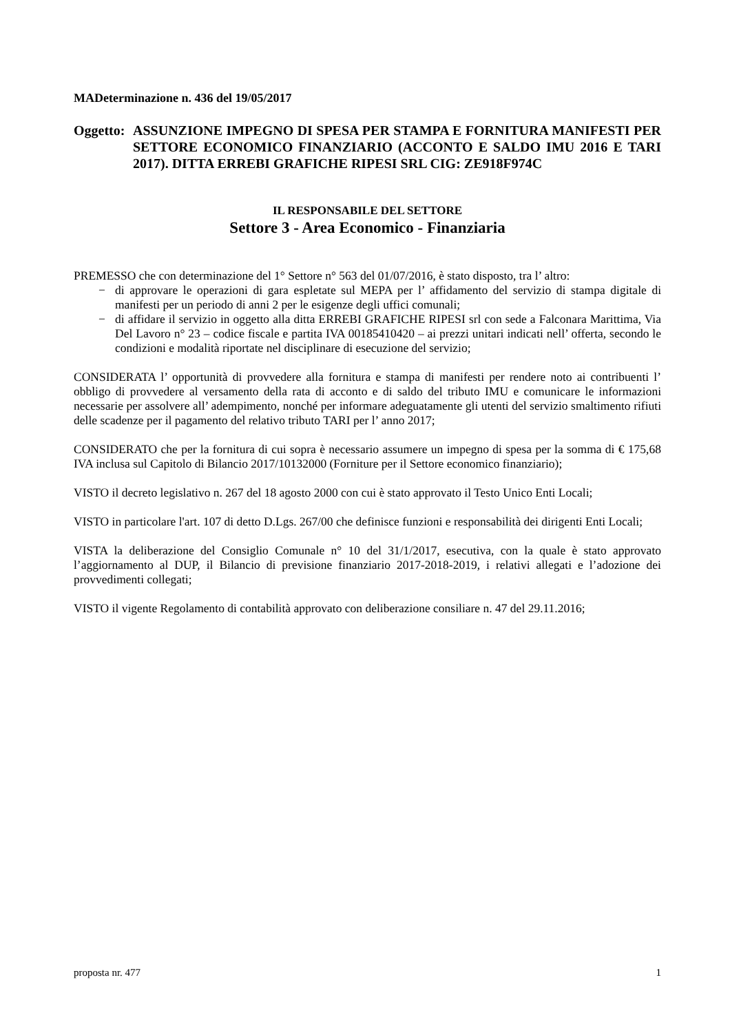MADeterminazione n. 436 del 19/05/2017
Oggetto:
ASSUNZIONE IMPEGNO DI SPESA PER STAMPA E FORNITURA MANIFESTI PER SETTORE ECONOMICO FINANZIARIO (ACCONTO E SALDO IMU 2016 E TARI 2017). DITTA ERREBI GRAFICHE RIPESI SRL CIG: ZE918F974C
IL RESPONSABILE DEL SETTORE
Settore 3 - Area Economico - Finanziaria
PREMESSO che con determinazione del 1° Settore n° 563 del 01/07/2016, è stato disposto, tra l’ altro:
− di approvare le operazioni di gara espletate sul MEPA per l’ affidamento del servizio di stampa digitale di manifesti per un periodo di anni 2 per le esigenze degli uffici comunali;
− di affidare il servizio in oggetto alla ditta ERREBI GRAFICHE RIPESI srl con sede a Falconara Marittima, Via Del Lavoro n° 23 – codice fiscale e partita IVA 00185410420 – ai prezzi unitari indicati nell’ offerta, secondo le condizioni e modalità riportate nel disciplinare di esecuzione del servizio;
CONSIDERATA l’ opportunità di provvedere alla fornitura e stampa di manifesti per rendere noto ai contribuenti l’ obbligo di provvedere al versamento della rata di acconto e di saldo del tributo IMU e comunicare le informazioni necessarie per assolvere all’ adempimento, nonché per informare adeguatamente gli utenti del servizio smaltimento rifiuti delle scadenze per il pagamento del relativo tributo TARI per l’ anno 2017;
CONSIDERATO che per la fornitura di cui sopra è necessario assumere un impegno di spesa per la somma di € 175,68 IVA inclusa sul Capitolo di Bilancio 2017/10132000 (Forniture per il Settore economico finanziario);
VISTO il decreto legislativo n. 267 del 18 agosto 2000 con cui è stato approvato il Testo Unico Enti Locali;
VISTO in particolare l'art. 107 di detto D.Lgs. 267/00 che definisce funzioni e responsabilità dei dirigenti Enti Locali;
VISTA la deliberazione del Consiglio Comunale n° 10 del 31/1/2017, esecutiva, con la quale è stato approvato l’aggiornamento al DUP, il Bilancio di previsione finanziario 2017-2018-2019, i relativi allegati e l’adozione dei provvedimenti collegati;
VISTO il vigente Regolamento di contabilità approvato con deliberazione consiliare n. 47 del 29.11.2016;
proposta nr. 477 1